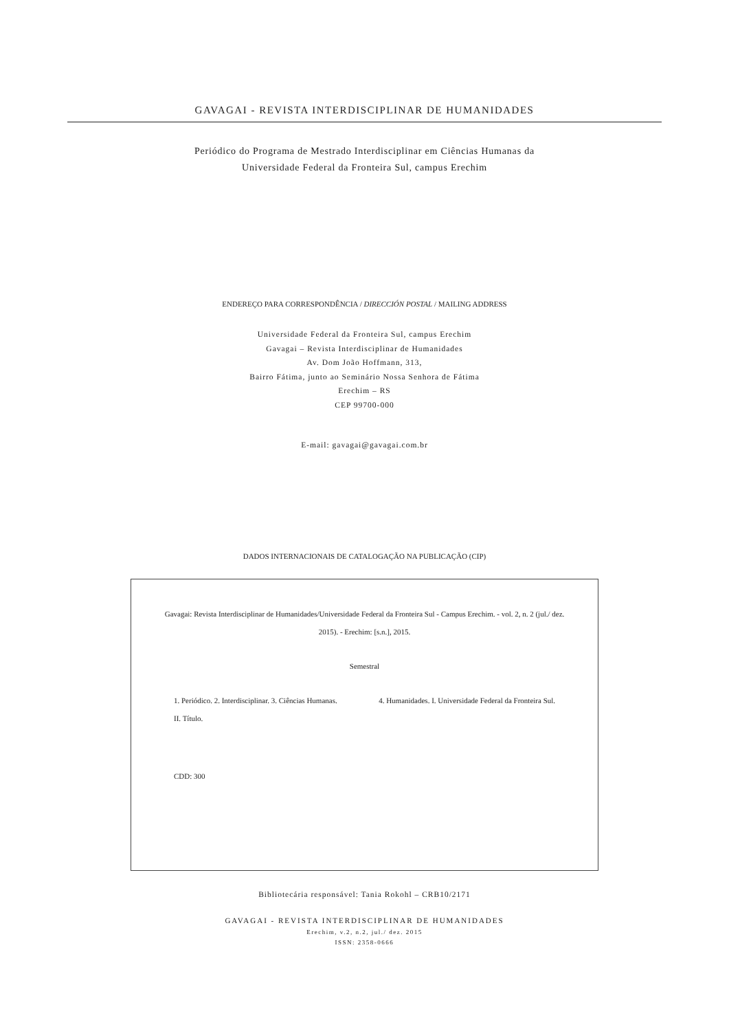GAVAGAI - REVISTA INTERDISCIPLINAR DE HUMANIDADES
Periódico do Programa de Mestrado Interdisciplinar em Ciências Humanas da
Universidade Federal da Fronteira Sul, campus Erechim
ENDEREÇO PARA CORRESPONDÊNCIA / DIRECCIÓN POSTAL / MAILING ADDRESS
Universidade Federal da Fronteira Sul, campus Erechim
Gavagai – Revista Interdisciplinar de Humanidades
Av. Dom João Hoffmann, 313,
Bairro Fátima, junto ao Seminário Nossa Senhora de Fátima
Erechim – RS
CEP 99700-000
E-mail: gavagai@gavagai.com.br
DADOS INTERNACIONAIS DE CATALOGAÇÃO NA PUBLICAÇÃO (CIP)
Gavagai: Revista Interdisciplinar de Humanidades/Universidade Federal da Fronteira Sul - Campus Erechim. - vol. 2, n. 2 (jul./ dez.
2015). - Erechim: [s.n.], 2015.
Semestral
1. Periódico. 2. Interdisciplinar. 3. Ciências Humanas. 4. Humanidades. I. Universidade Federal da Fronteira Sul.
II. Título.
CDD: 300
Bibliotecária responsável: Tania Rokohl – CRB10/2171
GAVAGAI - REVISTA INTERDISCIPLINAR DE HUMANIDADES
Erechim, v.2, n.2, jul./ dez. 2015
ISSN: 2358-0666